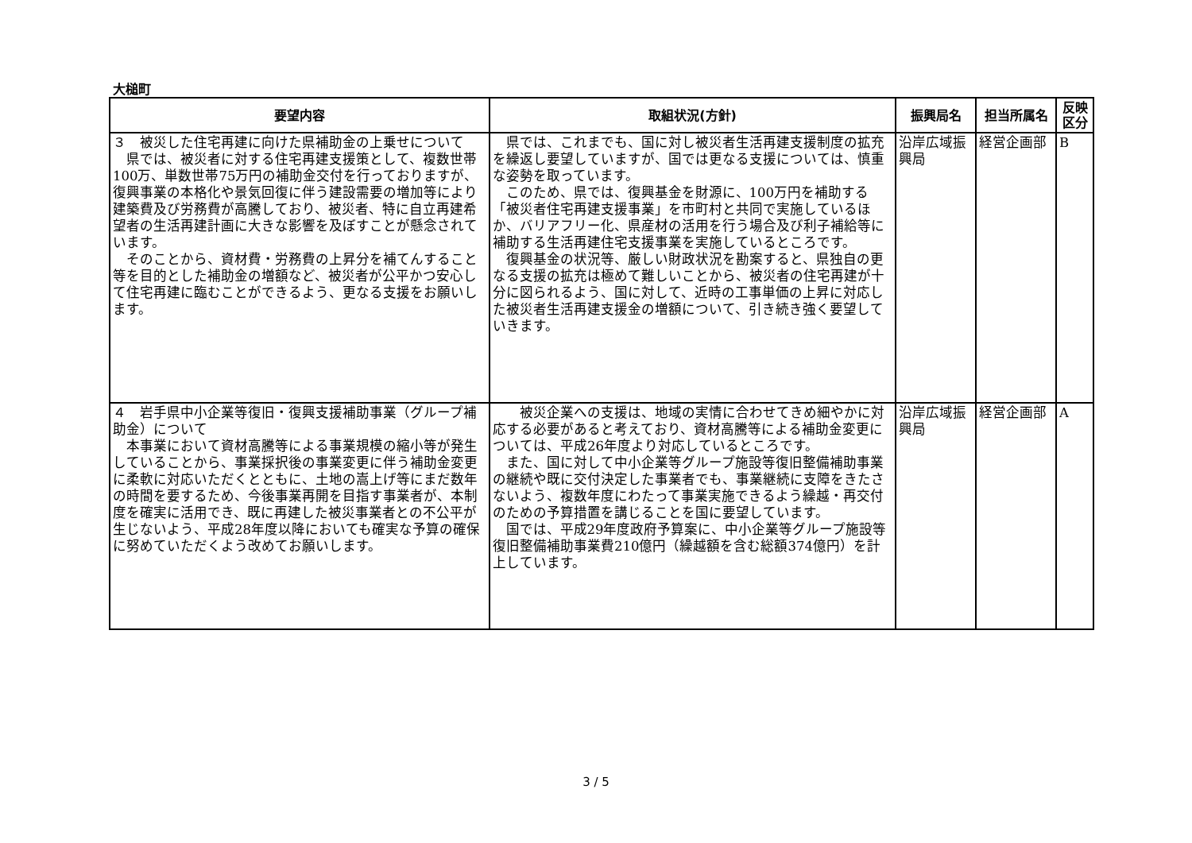大槌町
| 要望内容 | 取組状況(方針) | 振興局名 | 担当所属名 | 反映 区分 |
| --- | --- | --- | --- | --- |
| ３ 被災した住宅再建に向けた県補助金の上乗せについて 県では、被災者に対する住宅再建支援策として、複数世帯100万、単数世帯75万円の補助金交付を行っておりますが、復興事業の本格化や景気回復に伴う建設需要の増加等により建築費及び労務費が高騰しており、被災者、特に自立再建希望者の生活再建計画に大きな影響を及ぼすことが懸念されています。 そのことから、資材費・労務費の上昇分を補てんすること等を目的とした補助金の増額など、被災者が公平かつ安心して住宅再建に臨むことができるよう、更なる支援をお願いします。 | 県では、これまでも、国に対し被災者生活再建支援制度の拡充を繰返し要望していますが、国では更なる支援については、慎重な姿勢を取っています。 このため、県では、復興基金を財源に、100万円を補助する「被災者住宅再建支援事業」を市町村と共同で実施しているほか、バリアフリー化、県産材の活用を行う場合及び利子補給等に補助する生活再建住宅支援事業を実施しているところです。 復興基金の状況等、厳しい財政状況を勘案すると、県独自の更なる支援の拡充は極めて難しいことから、被災者の住宅再建が十分に図られるよう、国に対して、近時の工事単価の上昇に対応した被災者生活再建支援金の増額について、引き続き強く要望していきます。 | 沿岸広域振興局 | 経営企画部 | B |
| ４ 岩手県中小企業等復旧・復興支援補助事業（グループ補助金）について 本事業において資材高騰等による事業規模の縮小等が発生していることから、事業採択後の事業変更に伴う補助金変更に柔軟に対応いただくとともに、土地の嵩上げ等にまだ数年の時間を要するため、今後事業再開を目指す事業者が、本制度を確実に活用でき、既に再建した被災事業者との不公平が生じないよう、平成28年度以降においても確実な予算の確保に努めていただくよう改めてお願いします。 | 被災企業への支援は、地域の実情に合わせてきめ細やかに対応する必要があると考えており、資材高騰等による補助金変更については、平成26年度より対応しているところです。 また、国に対して中小企業等グループ施設等復旧整備補助事業の継続や既に交付決定した事業者でも、事業継続に支障をきたさないよう、複数年度にわたって事業実施できるよう繰越・再交付のための予算措置を講じることを国に要望しています。 国では、平成29年度政府予算案に、中小企業等グループ施設等復旧整備補助事業費210億円（繰越額を含む総額374億円）を計上しています。 | 沿岸広域振興局 | 経営企画部 | A |
3 / 5